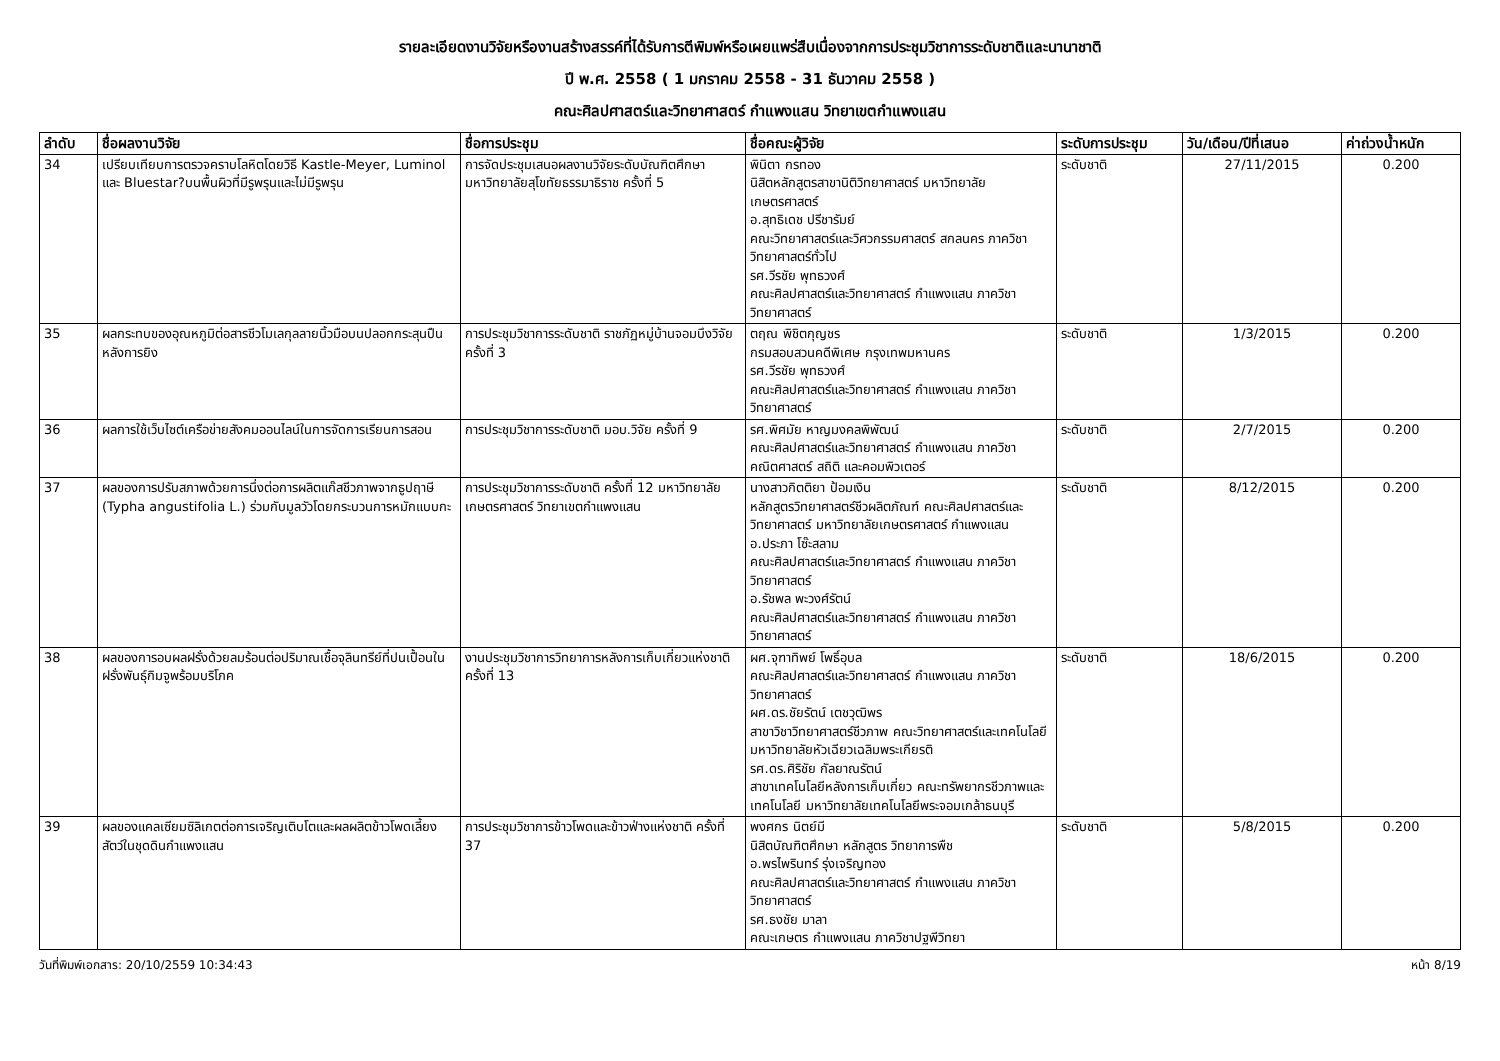รายละเอียดงานวิจัยหรืองานสร้างสรรค์ที่ได้รับการตีพิมพ์หรือเผยแพร่สืบเนื่องจากการประชุมวิชาการระดับชาติและนานาชาติ
ปี พ.ศ. 2558 ( 1 มกราคม 2558 - 31 ธันวาคม 2558 )
คณะศิลปศาสตร์และวิทยาศาสตร์ กำแพงแสน วิทยาเขตกำแพงแสน
| ลำดับ | ชื่อผลงานวิจัย | ชื่อการประชุม | ชื่อคณะผู้วิจัย | ระดับการประชุม | วัน/เดือน/ปีที่เสนอ | ค่าถ่วงน้ำหนัก |
| --- | --- | --- | --- | --- | --- | --- |
| 34 | เปรียบเทียบการตรวจคราบโลหิตโดยวิธี Kastle-Meyer, Luminol และ Bluestar?บนพื้นผิวที่มีรูพรุนและไม่มีรูพรุน | การจัดประชุมเสนอผลงานวิจัยระดับบัณฑิตศึกษา มหาวิทยาลัยสุโขทัยธรรมาธิราช ครั้งที่ 5 | พินิตา กรทอง นิสิตหลักสูตรสาขานิติวิทยาศาสตร์ มหาวิทยาลัยเกษตรศาสตร์ อ.สุทธิเดช ปรีชารัมย์ คณะวิทยาศาสตร์และวิศวกรรมศาสตร์ สกลนคร ภาควิชาวิทยาศาสตร์ทั่วไป รศ.วีรชัย พุทธวงศ์ คณะศิลปศาสตร์และวิทยาศาสตร์ กำแพงแสน ภาควิชาวิทยาศาสตร์ | ระดับชาติ | 27/11/2015 | 0.200 |
| 35 | ผลกระทบของอุณหภูมิต่อสารชีวโมเลกุลลายนิ้วมือบนปลอกกระสุนปืนหลังการยิง | การประชุมวิชาการระดับชาติ ราชภัฏหมู่บ้านจอมบึงวิจัย ครั้งที่ 3 | ตฤณ พิชิตกุญชร กรมสอบสวนคดีพิเศษ กรุงเทพมหานคร รศ.วีรชัย พุทธวงศ์ คณะศิลปศาสตร์และวิทยาศาสตร์ กำแพงแสน ภาควิชาวิทยาศาสตร์ | ระดับชาติ | 1/3/2015 | 0.200 |
| 36 | ผลการใช้เว็บไซต์เครือข่ายสังคมออนไลน์ในการจัดการเรียนการสอน | การประชุมวิชาการระดับชาติ มอบ.วิจัย ครั้งที่ 9 | รศ.พิศมัย หาญมงคลพิพัฒน์ คณะศิลปศาสตร์และวิทยาศาสตร์ กำแพงแสน ภาควิชาคณิตศาสตร์ สถิติ และคอมพิวเตอร์ | ระดับชาติ | 2/7/2015 | 0.200 |
| 37 | ผลของการปรับสภาพด้วยการนึ่งต่อการผลิตแก๊สชีวภาพจากธูปฤาษี (Typha angustifolia L.) ร่วมกับมูลวัวโดยกระบวนการหมักแบบกะ | การประชุมวิชาการระดับชาติ ครั้งที่ 12 มหาวิทยาลัยเกษตรศาสตร์ วิทยาเขตกำแพงแสน | นางสาวกิตติยา ป้อมเงิน หลักสูตรวิทยาศาสตร์ชีวผลิตภัณฑ์ คณะศิลปศาสตร์และวิทยาศาสตร์ มหาวิทยาลัยเกษตรศาสตร์ กำแพงแสน อ.ประภา โซ๊ะสลาม คณะศิลปศาสตร์และวิทยาศาสตร์ กำแพงแสน ภาควิชาวิทยาศาสตร์ อ.รัชพล พะวงศ์รัตน์ คณะศิลปศาสตร์และวิทยาศาสตร์ กำแพงแสน ภาควิชาวิทยาศาสตร์ | ระดับชาติ | 8/12/2015 | 0.200 |
| 38 | ผลของการอบผลฝรั่งด้วยลมร้อนต่อปริมาณเชื้อจุลินทรีย์ที่ปนเปื้อนในฝรั่งพันธุ์กิมจูพร้อมบริโภค | งานประชุมวิชาการวิทยาการหลังการเก็บเกี่ยวแห่งชาติ ครั้งที่ 13 | ผศ.จุฑาทิพย์ โพธิ์อุบล คณะศิลปศาสตร์และวิทยาศาสตร์ กำแพงแสน ภาควิชาวิทยาศาสตร์ ผศ.ดร.ชัยรัตน์ เตชวุฒิพร สาขาวิชาวิทยาศาสตร์ชีวภาพ คณะวิทยาศาสตร์และเทคโนโลยี มหาวิทยาลัยหัวเฉียวเฉลิมพระเกียรติ รศ.ดร.ศิริชัย กัลยาณรัตน์ สาขาเทคโนโลยีหลังการเก็บเกี่ยว คณะทรัพยากรชีวภาพและเทคโนโลยี มหาวิทยาลัยเทคโนโลยีพระจอมเกล้าธนบุรี | ระดับชาติ | 18/6/2015 | 0.200 |
| 39 | ผลของแคลเซียมซิลิเกตต่อการเจริญเติบโตและผลผลิตข้าวโพดเลี้ยงสัตว์ในชุดดินกำแพงแสน | การประชุมวิชาการข้าวโพดและข้าวฟ่างแห่งชาติ ครั้งที่ 37 | พงศกร นิตย์มี นิสิตบัณฑิตศึกษา หลักสูตร วิทยาการพืช อ.พรไพรินทร์ รุ่งเจริญทอง คณะศิลปศาสตร์และวิทยาศาสตร์ กำแพงแสน ภาควิชาวิทยาศาสตร์ รศ.ธงชัย มาลา คณะเกษตร กำแพงแสน ภาควิชาปฐพีวิทยา | ระดับชาติ | 5/8/2015 | 0.200 |
วันที่พิมพ์เอกสาร: 20/10/2559 10:34:43 หน้า 8/19